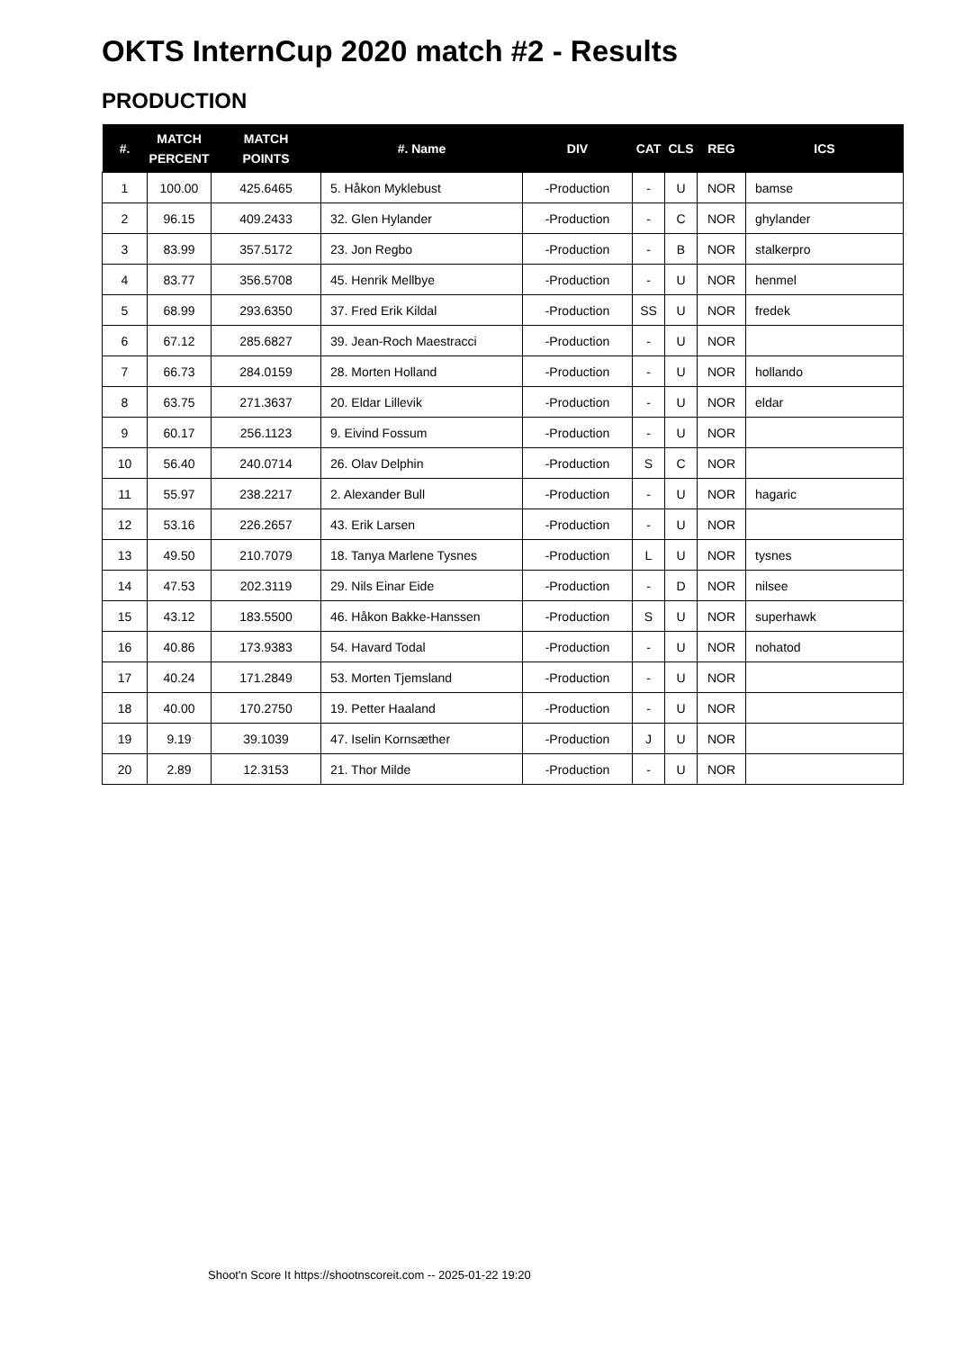OKTS InternCup 2020 match #2 - Results
PRODUCTION
| #. | MATCH PERCENT | MATCH POINTS | #. Name | DIV | CAT | CLS | REG | ICS |
| --- | --- | --- | --- | --- | --- | --- | --- | --- |
| 1 | 100.00 | 425.6465 | 5. Håkon Myklebust | -Production | - | U | NOR | bamse |
| 2 | 96.15 | 409.2433 | 32. Glen Hylander | -Production | - | C | NOR | ghylander |
| 3 | 83.99 | 357.5172 | 23. Jon Regbo | -Production | - | B | NOR | stalkerpro |
| 4 | 83.77 | 356.5708 | 45. Henrik Mellbye | -Production | - | U | NOR | henmel |
| 5 | 68.99 | 293.6350 | 37. Fred Erik Kildal | -Production | SS | U | NOR | fredek |
| 6 | 67.12 | 285.6827 | 39. Jean-Roch Maestracci | -Production | - | U | NOR | |
| 7 | 66.73 | 284.0159 | 28. Morten Holland | -Production | - | U | NOR | hollando |
| 8 | 63.75 | 271.3637 | 20. Eldar Lillevik | -Production | - | U | NOR | eldar |
| 9 | 60.17 | 256.1123 | 9. Eivind Fossum | -Production | - | U | NOR | |
| 10 | 56.40 | 240.0714 | 26. Olav Delphin | -Production | S | C | NOR | |
| 11 | 55.97 | 238.2217 | 2. Alexander Bull | -Production | - | U | NOR | hagaric |
| 12 | 53.16 | 226.2657 | 43. Erik Larsen | -Production | - | U | NOR | |
| 13 | 49.50 | 210.7079 | 18. Tanya Marlene Tysnes | -Production | L | U | NOR | tysnes |
| 14 | 47.53 | 202.3119 | 29. Nils Einar Eide | -Production | - | D | NOR | nilsee |
| 15 | 43.12 | 183.5500 | 46. Håkon Bakke-Hanssen | -Production | S | U | NOR | superhawk |
| 16 | 40.86 | 173.9383 | 54. Havard Todal | -Production | - | U | NOR | nohatod |
| 17 | 40.24 | 171.2849 | 53. Morten Tjemsland | -Production | - | U | NOR | |
| 18 | 40.00 | 170.2750 | 19. Petter Haaland | -Production | - | U | NOR | |
| 19 | 9.19 | 39.1039 | 47. Iselin Kornsæther | -Production | J | U | NOR | |
| 20 | 2.89 | 12.3153 | 21. Thor Milde | -Production | - | U | NOR | |
Shoot'n Score It https://shootnscoreit.com -- 2025-01-22 19:20